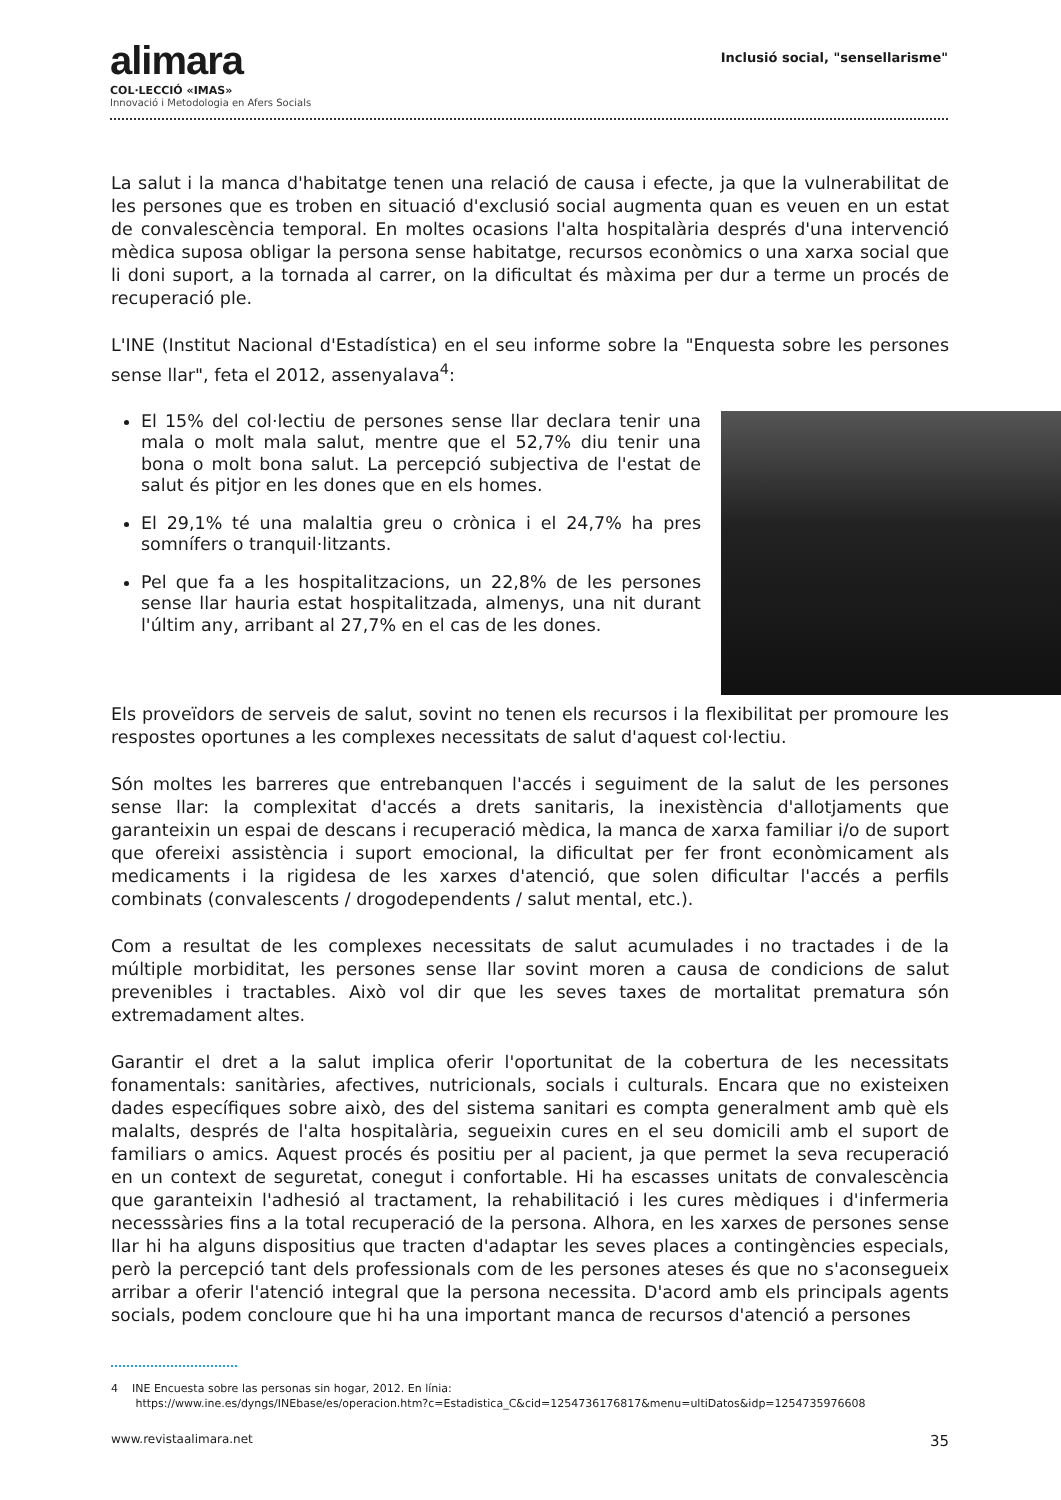alimara
COL·LECCIÓ «IMAS»
Innovació i Metodologia en Afers Socials
Inclusió social, "sensellarisme"
La salut i la manca d'habitatge tenen una relació de causa i efecte, ja que la vulnerabilitat de les persones que es troben en situació d'exclusió social augmenta quan es veuen en un estat de convalescència temporal. En moltes ocasions l'alta hospitalària després d'una intervenció mèdica suposa obligar la persona sense habitatge, recursos econòmics o una xarxa social que li doni suport, a la tornada al carrer, on la dificultat és màxima per dur a terme un procés de recuperació ple.
L'INE (Institut Nacional d'Estadística) en el seu informe sobre la "Enquesta sobre les persones sense llar", feta el 2012, assenyalava<sup>4</sup>:
El 15% del col·lectiu de persones sense llar declara tenir una mala o molt mala salut, mentre que el 52,7% diu tenir una bona o molt bona salut. La percepció subjectiva de l'estat de salut és pitjor en les dones que en els homes.
El 29,1% té una malaltia greu o crònica i el 24,7% ha pres somnífers o tranquil·litzants.
Pel que fa a les hospitalitzacions, un 22,8% de les persones sense llar hauria estat hospitalitzada, almenys, una nit durant l'últim any, arribant al 27,7% en el cas de les dones.
Els proveïdors de serveis de salut, sovint no tenen els recursos i la flexibilitat per promoure les respostes oportunes a les complexes necessitats de salut d'aquest col·lectiu.
Són moltes les barreres que entrebanquen l'accés i seguiment de la salut de les persones sense llar: la complexitat d'accés a drets sanitaris, la inexistència d'allotjaments que garanteixin un espai de descans i recuperació mèdica, la manca de xarxa familiar i/o de suport que ofereixi assistència i suport emocional, la dificultat per fer front econòmicament als medicaments i la rigidesa de les xarxes d'atenció, que solen dificultar l'accés a perfils combinats (convalescents / drogodependents / salut mental, etc.).
Com a resultat de les complexes necessitats de salut acumulades i no tractades i de la múltiple morbiditat, les persones sense llar sovint moren a causa de condicions de salut prevenibles i tractables. Això vol dir que les seves taxes de mortalitat prematura són extremadament altes.
Garantir el dret a la salut implica oferir l'oportunitat de la cobertura de les necessitats fonamentals: sanitàries, afectives, nutricionals, socials i culturals. Encara que no existeixen dades específiques sobre això, des del sistema sanitari es compta generalment amb què els malalts, després de l'alta hospitalària, segueixin cures en el seu domicili amb el suport de familiars o amics. Aquest procés és positiu per al pacient, ja que permet la seva recuperació en un context de seguretat, conegut i confortable. Hi ha escasses unitats de convalescència que garanteixin l'adhesió al tractament, la rehabilitació i les cures mèdiques i d'infermeria necesssàries fins a la total recuperació de la persona. Alhora, en les xarxes de persones sense llar hi ha alguns dispositius que tracten d'adaptar les seves places a contingències especials, però la percepció tant dels professionals com de les persones ateses és que no s'aconsegueix arribar a oferir l'atenció integral que la persona necessita. D'acord amb els principals agents socials, podem concloure que hi ha una important manca de recursos d'atenció a persones
4 INE Encuesta sobre las personas sin hogar, 2012. En línia:
https://www.ine.es/dyngs/INEbase/es/operacion.htm?c=Estadistica_C&cid=1254736176817&menu=ultiDatos&idp=1254735976608
www.revistaalimara.net 35